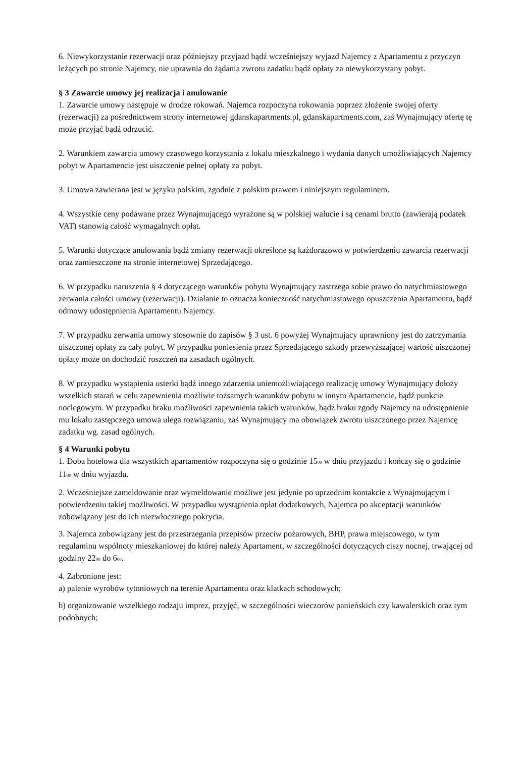6. Niewykorzystanie rezerwacji oraz późniejszy przyjazd bądź wcześniejszy wyjazd Najemcy z Apartamentu z przyczyn leżących po stronie Najemcy, nie uprawnia do żądania zwrotu zadatku bądź opłaty za niewykorzystany pobyt.
§ 3 Zawarcie umowy jej realizacja i anulowanie
1. Zawarcie umowy następuje w drodze rokowań. Najemca rozpoczyna rokowania poprzez złożenie swojej oferty (rezerwacji) za pośrednictwem strony internetowej gdanskapartments.pl, gdanskapartments.com, zaś Wynajmujący ofertę tę może przyjąć bądź odrzucić.
2. Warunkiem zawarcia umowy czasowego korzystania z lokalu mieszkalnego i wydania danych umożliwiających Najemcy pobyt w Apartamencie jest uiszczenie pełnej opłaty za pobyt.
3. Umowa zawierana jest w języku polskim, zgodnie z polskim prawem i niniejszym regulaminem.
4. Wszystkie ceny podawane przez Wynajmującego wyrażone są w polskiej walucie i są cenami brutto (zawierają podatek VAT) stanowią całość wymagalnych opłat.
5. Warunki dotyczące anulowania bądź zmiany rezerwacji określone są każdorazowo w potwierdzeniu zawarcia rezerwacji oraz zamieszczone na stronie internetowej Sprzedającego.
6. W przypadku naruszenia § 4 dotyczącego warunków pobytu Wynajmujący zastrzega sobie prawo do natychmiastowego zerwania całości umowy (rezerwacji). Działanie to oznacza konieczność natychmiastowego opuszczenia Apartamentu, bądź odmowy udostępnienia Apartamentu Najemcy.
7. W przypadku zerwania umowy stosownie do zapisów § 3 ust. 6 powyżej Wynajmujący uprawniony jest do zatrzymania uiszczonej opłaty za cały pobyt. W przypadku poniesienia przez Sprzedającego szkody przewyższającej wartość uiszczonej opłaty może on dochodzić roszczeń na zasadach ogólnych.
8. W przypadku wystąpienia usterki bądź innego zdarzenia uniemożliwiającego realizację umowy Wynajmujący dołoży wszelkich starań w celu zapewnienia możliwie tożsamych warunków pobytu w innym Apartamencie, bądź punkcie noclegowym. W przypadku braku możliwości zapewnienia takich warunków, bądź braku zgody Najemcy na udostępnienie mu lokalu zastępczego umowa ulega rozwiązaniu, zaś Wynajmujący ma obowiązek zwrotu uiszczonego przez Najemcę zadatku wg. zasad ogólnych.
§ 4 Warunki pobytu
1. Doba hotelowa dla wszystkich apartamentów rozpoczyna się o godzinie 15<sub>00</sub> w dniu przyjazdu i kończy się o godzinie 11<sub>00</sub> w dniu wyjazdu.
2. Wcześniejsze zameldowanie oraz wymeldowanie możliwe jest jedynie po uprzednim kontakcie z Wynajmującym i potwierdzeniu takiej możliwości. W przypadku wystąpienia opłat dodatkowych, Najemca po akceptacji warunków zobowiązany jest do ich niezwłocznego pokrycia.
3. Najemca zobowiązany jest do przestrzegania przepisów przeciw pożarowych, BHP, prawa miejscowego, w tym regulaminu wspólnoty mieszkaniowej do której należy Apartament, w szczególności dotyczących ciszy nocnej, trwającej od godziny 22<sub>00</sub> do 6<sub>00</sub>.
4. Zabronione jest:
a) palenie wyrobów tytoniowych na terenie Apartamentu oraz klatkach schodowych;
b) organizowanie wszelkiego rodzaju imprez, przyjęć, w szczególności wieczorów panieńskich czy kawalerskich oraz tym podobnych;